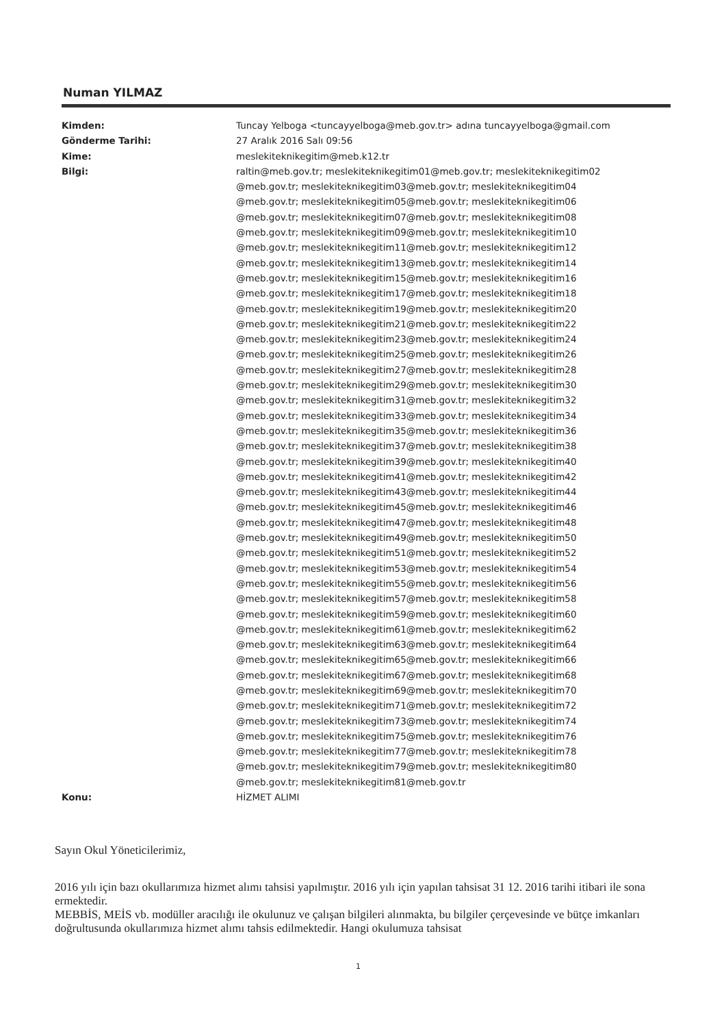Numan YILMAZ
Kimden: Tuncay Yelboga <tuncayyelboga@meb.gov.tr> adına tuncayyelboga@gmail.com
Gönderme Tarihi: 27 Aralık 2016 Salı 09:56
Kime: meslekiteknikegitim@meb.k12.tr
Bilgi: raltin@meb.gov.tr; meslekiteknikegitim01@meb.gov.tr; meslekiteknikegitim02
@meb.gov.tr; meslekiteknikegitim03@meb.gov.tr; meslekiteknikegitim04
@meb.gov.tr; meslekiteknikegitim05@meb.gov.tr; meslekiteknikegitim06
@meb.gov.tr; meslekiteknikegitim07@meb.gov.tr; meslekiteknikegitim08
@meb.gov.tr; meslekiteknikegitim09@meb.gov.tr; meslekiteknikegitim10
@meb.gov.tr; meslekiteknikegitim11@meb.gov.tr; meslekiteknikegitim12
@meb.gov.tr; meslekiteknikegitim13@meb.gov.tr; meslekiteknikegitim14
@meb.gov.tr; meslekiteknikegitim15@meb.gov.tr; meslekiteknikegitim16
@meb.gov.tr; meslekiteknikegitim17@meb.gov.tr; meslekiteknikegitim18
@meb.gov.tr; meslekiteknikegitim19@meb.gov.tr; meslekiteknikegitim20
@meb.gov.tr; meslekiteknikegitim21@meb.gov.tr; meslekiteknikegitim22
@meb.gov.tr; meslekiteknikegitim23@meb.gov.tr; meslekiteknikegitim24
@meb.gov.tr; meslekiteknikegitim25@meb.gov.tr; meslekiteknikegitim26
@meb.gov.tr; meslekiteknikegitim27@meb.gov.tr; meslekiteknikegitim28
@meb.gov.tr; meslekiteknikegitim29@meb.gov.tr; meslekiteknikegitim30
@meb.gov.tr; meslekiteknikegitim31@meb.gov.tr; meslekiteknikegitim32
@meb.gov.tr; meslekiteknikegitim33@meb.gov.tr; meslekiteknikegitim34
@meb.gov.tr; meslekiteknikegitim35@meb.gov.tr; meslekiteknikegitim36
@meb.gov.tr; meslekiteknikegitim37@meb.gov.tr; meslekiteknikegitim38
@meb.gov.tr; meslekiteknikegitim39@meb.gov.tr; meslekiteknikegitim40
@meb.gov.tr; meslekiteknikegitim41@meb.gov.tr; meslekiteknikegitim42
@meb.gov.tr; meslekiteknikegitim43@meb.gov.tr; meslekiteknikegitim44
@meb.gov.tr; meslekiteknikegitim45@meb.gov.tr; meslekiteknikegitim46
@meb.gov.tr; meslekiteknikegitim47@meb.gov.tr; meslekiteknikegitim48
@meb.gov.tr; meslekiteknikegitim49@meb.gov.tr; meslekiteknikegitim50
@meb.gov.tr; meslekiteknikegitim51@meb.gov.tr; meslekiteknikegitim52
@meb.gov.tr; meslekiteknikegitim53@meb.gov.tr; meslekiteknikegitim54
@meb.gov.tr; meslekiteknikegitim55@meb.gov.tr; meslekiteknikegitim56
@meb.gov.tr; meslekiteknikegitim57@meb.gov.tr; meslekiteknikegitim58
@meb.gov.tr; meslekiteknikegitim59@meb.gov.tr; meslekiteknikegitim60
@meb.gov.tr; meslekiteknikegitim61@meb.gov.tr; meslekiteknikegitim62
@meb.gov.tr; meslekiteknikegitim63@meb.gov.tr; meslekiteknikegitim64
@meb.gov.tr; meslekiteknikegitim65@meb.gov.tr; meslekiteknikegitim66
@meb.gov.tr; meslekiteknikegitim67@meb.gov.tr; meslekiteknikegitim68
@meb.gov.tr; meslekiteknikegitim69@meb.gov.tr; meslekiteknikegitim70
@meb.gov.tr; meslekiteknikegitim71@meb.gov.tr; meslekiteknikegitim72
@meb.gov.tr; meslekiteknikegitim73@meb.gov.tr; meslekiteknikegitim74
@meb.gov.tr; meslekiteknikegitim75@meb.gov.tr; meslekiteknikegitim76
@meb.gov.tr; meslekiteknikegitim77@meb.gov.tr; meslekiteknikegitim78
@meb.gov.tr; meslekiteknikegitim79@meb.gov.tr; meslekiteknikegitim80
@meb.gov.tr; meslekiteknikegitim81@meb.gov.tr
Konu: HİZMET ALIMI
Sayın Okul Yöneticilerimiz,
2016 yılı için bazı okullarımıza hizmet alımı tahsisi yapılmıştır. 2016 yılı için yapılan tahsisat 31 12. 2016 tarihi itibari ile sona ermektedir.
MEBBİS, MEİS vb. modüller aracılığı ile okulunuz ve çalışan bilgileri alınmakta, bu bilgiler çerçevesinde ve bütçe imkanları doğrultusunda okullarımıza hizmet alımı tahsis edilmektedir. Hangi okulumuza tahsisat
1